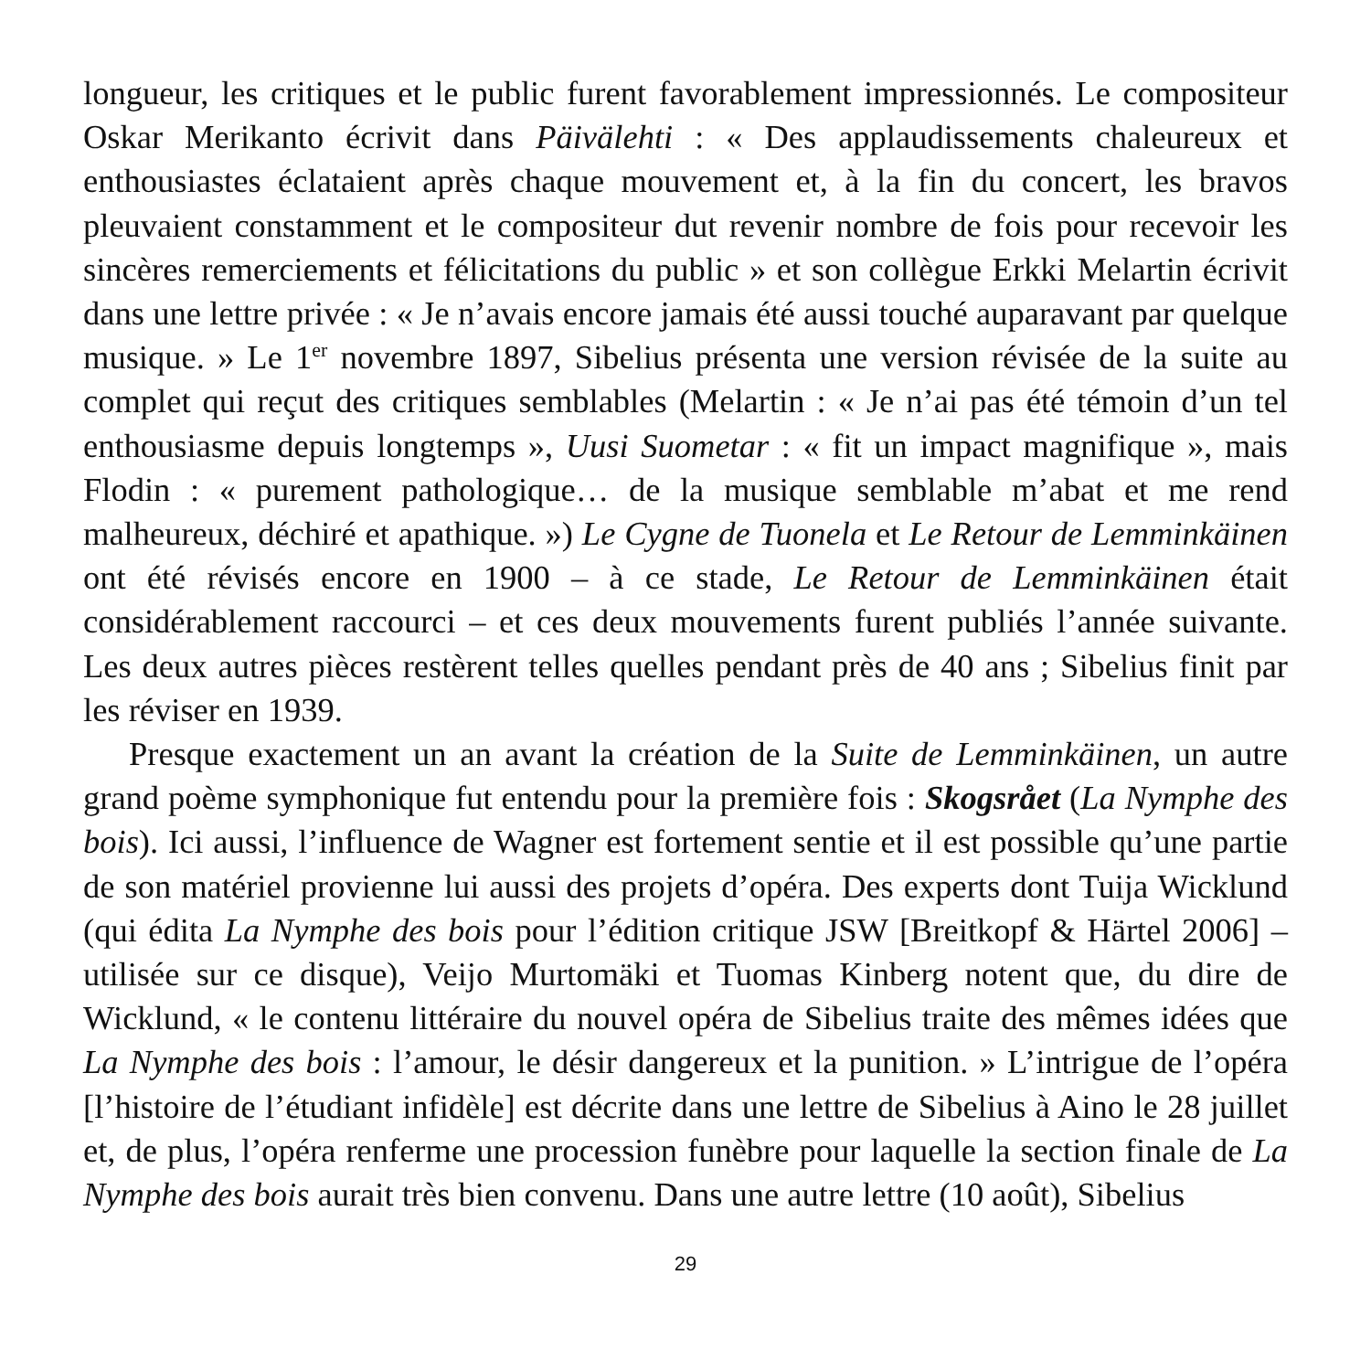longueur, les critiques et le public furent favorablement impressionnés. Le compositeur Oskar Merikanto écrivit dans Päivälehti : « Des applaudissements chaleureux et enthousiastes éclataient après chaque mouvement et, à la fin du concert, les bravos pleuvaient constamment et le compositeur dut revenir nombre de fois pour recevoir les sincères remerciements et félicitations du public » et son collègue Erkki Melartin écrivit dans une lettre privée : « Je n’avais encore jamais été aussi touché auparavant par quelque musique. » Le 1<sup>er</sup> novembre 1897, Sibelius présenta une version révisée de la suite au complet qui reçut des critiques semblables (Melartin : « Je n’ai pas été témoin d’un tel enthousiasme depuis longtemps », Uusi Suometar : « fit un impact magnifique », mais Flodin : « purement pathologique… de la musique semblable m’abat et me rend malheureux, déchiré et apathique. ») Le Cygne de Tuonela et Le Retour de Lemminkäinen ont été révisés encore en 1900 – à ce stade, Le Retour de Lemminkäinen était considérablement raccourci – et ces deux mouvements furent publiés l’année suivante. Les deux autres pièces restèrent telles quelles pendant près de 40 ans ; Sibelius finit par les réviser en 1939.
Presque exactement un an avant la création de la Suite de Lemminkäinen, un autre grand poème symphonique fut entendu pour la première fois : Skogsrået (La Nymphe des bois). Ici aussi, l’influence de Wagner est fortement sentie et il est possible qu’une partie de son matériel provienne lui aussi des projets d’opéra. Des experts dont Tuija Wicklund (qui édita La Nymphe des bois pour l’édition critique JSW [Breitkopf & Härtel 2006] – utilisée sur ce disque), Veijo Murtomäki et Tuomas Kinberg notent que, du dire de Wicklund, « le contenu littéraire du nouvel opéra de Sibelius traite des mêmes idées que La Nymphe des bois : l’amour, le désir dangereux et la punition. » L’intrigue de l’opéra [l’histoire de l’étudiant infidèle] est décrite dans une lettre de Sibelius à Aino le 28 juillet et, de plus, l’opéra renferme une procession funèbre pour laquelle la section finale de La Nymphe des bois aurait très bien convenu. Dans une autre lettre (10 août), Sibelius
29